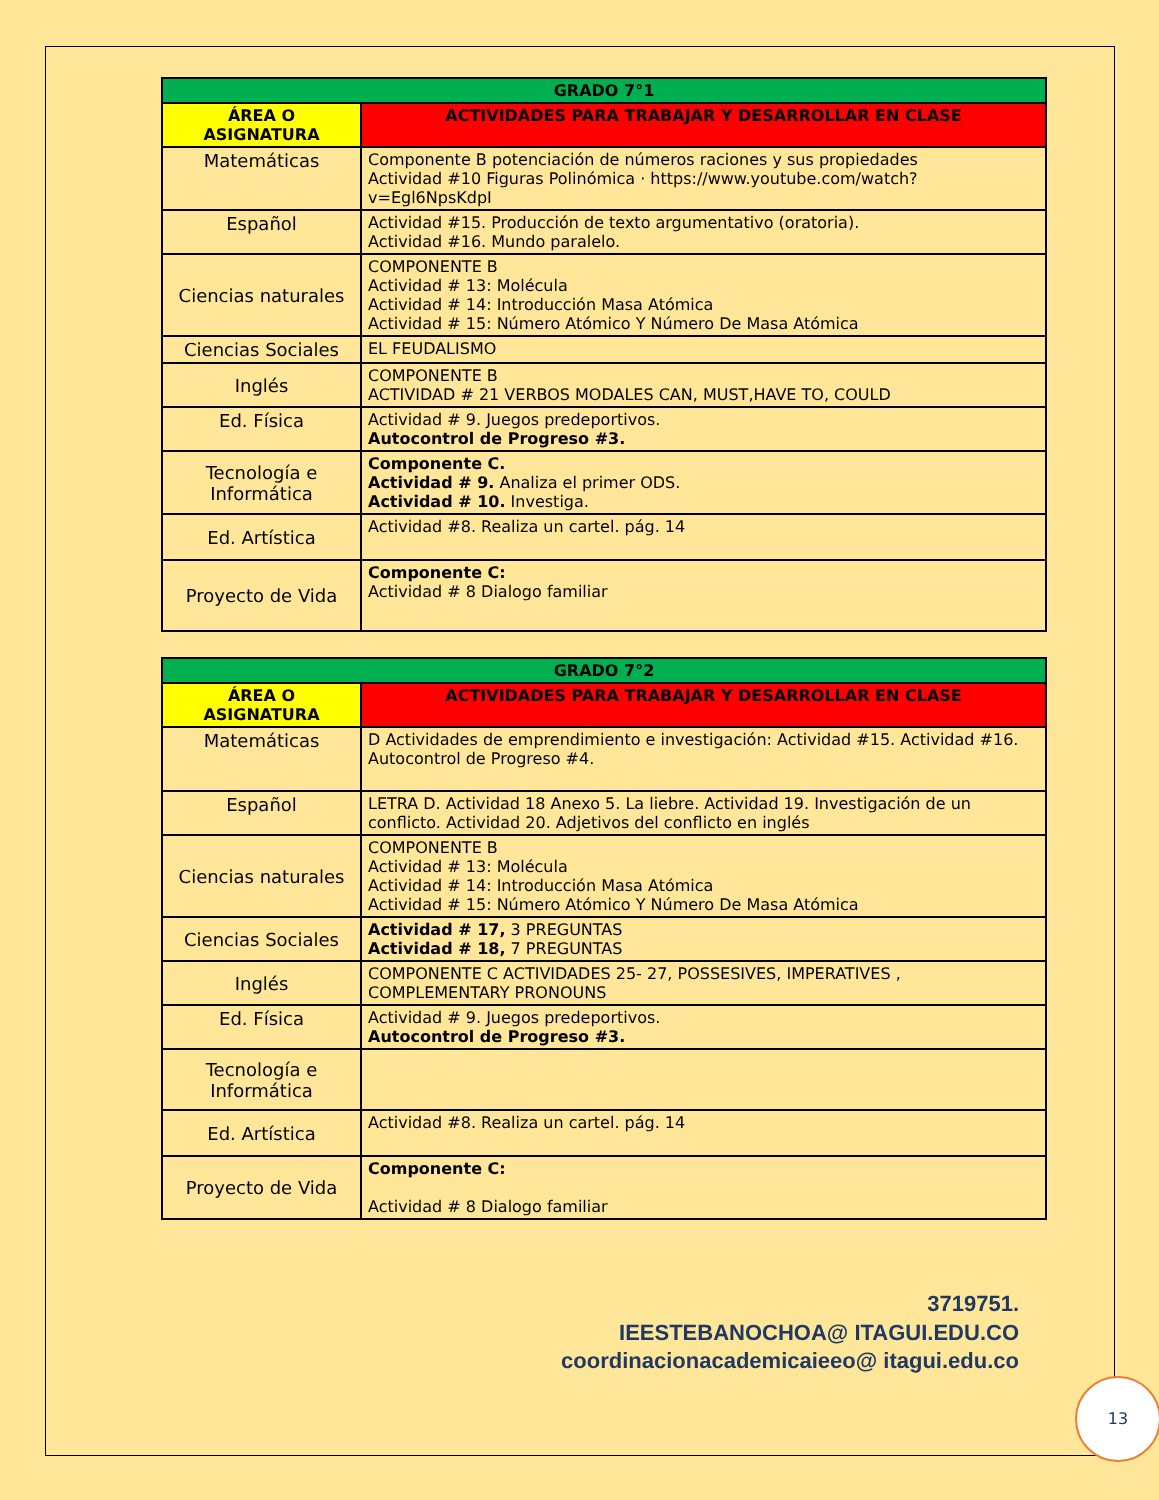| GRADO 7°1 | |
| --- | --- |
| ÁREA O ASIGNATURA | ACTIVIDADES PARA TRABAJAR Y DESARROLLAR EN CLASE |
| Matemáticas | Componente B potenciación de números raciones y sus propiedades Actividad #10 Figuras Polinómica · https://www.youtube.com/watch?v=Egl6NpsKdpI |
| Español | Actividad #15. Producción de texto argumentativo (oratoria). Actividad #16. Mundo paralelo. |
| Ciencias naturales | COMPONENTE B Actividad # 13: Molécula Actividad # 14: Introducción Masa Atómica Actividad # 15: Número Atómico Y Número De Masa Atómica |
| Ciencias Sociales | EL FEUDALISMO |
| Inglés | COMPONENTE B ACTIVIDAD # 21 VERBOS MODALES CAN, MUST,HAVE TO, COULD |
| Ed. Física | Actividad # 9. Juegos predeportivos. Autocontrol de Progreso #3. |
| Tecnología e Informática | Componente C. Actividad # 9. Analiza el primer ODS. Actividad # 10. Investiga. |
| Ed. Artística | Actividad #8. Realiza un cartel. pág. 14 |
| Proyecto de Vida | Componente C: Actividad # 8 Dialogo familiar |
| GRADO 7°2 | |
| --- | --- |
| ÁREA O ASIGNATURA | ACTIVIDADES PARA TRABAJAR Y DESARROLLAR EN CLASE |
| Matemáticas | D Actividades de emprendimiento e investigación: Actividad #15. Actividad #16. Autocontrol de Progreso #4. |
| Español | LETRA D. Actividad 18 Anexo 5. La liebre. Actividad 19. Investigación de un conflicto. Actividad 20. Adjetivos del conflicto en inglés |
| Ciencias naturales | COMPONENTE B Actividad # 13: Molécula Actividad # 14: Introducción Masa Atómica Actividad # 15: Número Atómico Y Número De Masa Atómica |
| Ciencias Sociales | Actividad # 17, 3 PREGUNTAS Actividad # 18, 7 PREGUNTAS |
| Inglés | COMPONENTE C ACTIVIDADES 25- 27, POSSESIVES, IMPERATIVES , COMPLEMENTARY PRONOUNS |
| Ed. Física | Actividad # 9. Juegos predeportivos. Autocontrol de Progreso #3. |
| Tecnología e Informática | |
| Ed. Artística | Actividad #8. Realiza un cartel. pág. 14 |
| Proyecto de Vida | Componente C: Actividad # 8 Dialogo familiar |
3719751.
IEESTEBANOCHOA@ ITAGUI.EDU.CO
coordinacionacademicaieeo@ itagui.edu.co
13